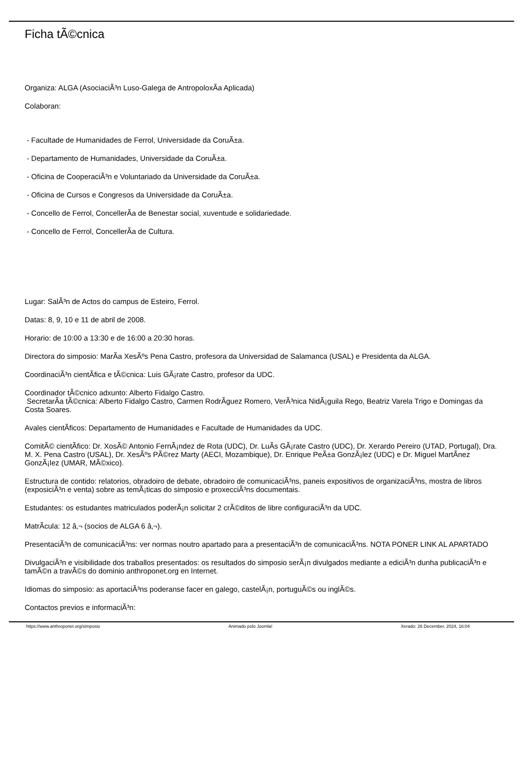Ficha tÃ©cnica
Organiza: ALGA (AsociaciÃ³n Luso-Galega de AntropoloxÃ­a Aplicada)
Colaboran:
- Facultade de Humanidades de Ferrol, Universidade da CoruÃ±a.
- Departamento de Humanidades, Universidade da CoruÃ±a.
- Oficina de CooperaciÃ³n e Voluntariado da Universidade da CoruÃ±a.
- Oficina de Cursos e Congresos da Universidade da CoruÃ±a.
- Concello de Ferrol, ConcellerÃ­a de Benestar social, xuventude e solidariedade.
- Concello de Ferrol, ConcellerÃ­a de Cultura.
Lugar: SalÃ³n de Actos do campus de Esteiro, Ferrol.
Datas: 8, 9, 10 e 11 de abril de 2008.
Horario: de 10:00 a 13:30 e de 16:00 a 20:30 horas.
Directora do simposio: MarÃ­a XesÃºs Pena Castro, profesora da Universidad de Salamanca (USAL) e Presidenta da ALGA.
CoordinaciÃ³n cientÃ­fica e tÃ©cnica: Luis GÃ¡rate Castro, profesor da UDC.
Coordinador tÃ©cnico adxunto: Alberto Fidalgo Castro.
SecretarÃ­a tÃ©cnica: Alberto Fidalgo Castro, Carmen RodrÃ­guez Romero, VerÃ³nica NidÃ¡guila Rego, Beatriz Varela Trigo e Domingas da Costa Soares.
Avales cientÃ­ficos: Departamento de Humanidades e Facultade de Humanidades da UDC.
ComitÃ© cientÃ­fico: Dr. XosÃ© Antonio FernÃ¡ndez de Rota (UDC), Dr. LuÃ­s GÃ¡rate Castro (UDC), Dr. Xerardo Pereiro (UTAD, Portugal), Dra. M. X. Pena Castro (USAL), Dr. XesÃºs PÃ©rez Marty (AECI, Mozambique), Dr. Enrique PeÃ±a GonzÃ¡lez (UDC) e Dr. Miguel MartÃ­nez GonzÃ¡lez (UMAR, MÃ©xico).
Estructura de contido: relatorios, obradoiro de debate, obradoiro de comunicaciÃ³ns, paneis expositivos de organizaciÃ³ns, mostra de libros (exposiciÃ³n e venta) sobre as temÃ¡ticas do simposio e proxecciÃ³ns documentais.
Estudantes: os estudantes matriculados poderÃ¡n solicitar 2 crÃ©ditos de libre configuraciÃ³n da UDC.
MatrÃ­cula: 12 â‚¬ (socios de ALGA 6 â‚¬).
PresentaciÃ³n de comunicaciÃ³ns: ver normas noutro apartado para a presentaciÃ³n de comunicaciÃ³ns. NOTA PONER LINK AL APARTADO
DivulgaciÃ³n e visibilidade dos traballos presentados: os resultados do simposio serÃ¡n divulgados mediante a ediciÃ³n dunha publicaciÃ³n e tamÃ©n a travÃ©s do dominio anthroponet.org en Internet.
Idiomas do simposio: as aportaciÃ³ns poderanse facer en galego, castelÃ¡n, portuguÃ©s ou inglÃ©s.
Contactos previos e informaciÃ³n:
https://www.anthroponet.org/simposio Animado polo Joomla! Xerado: 26 December, 2024, 16:04